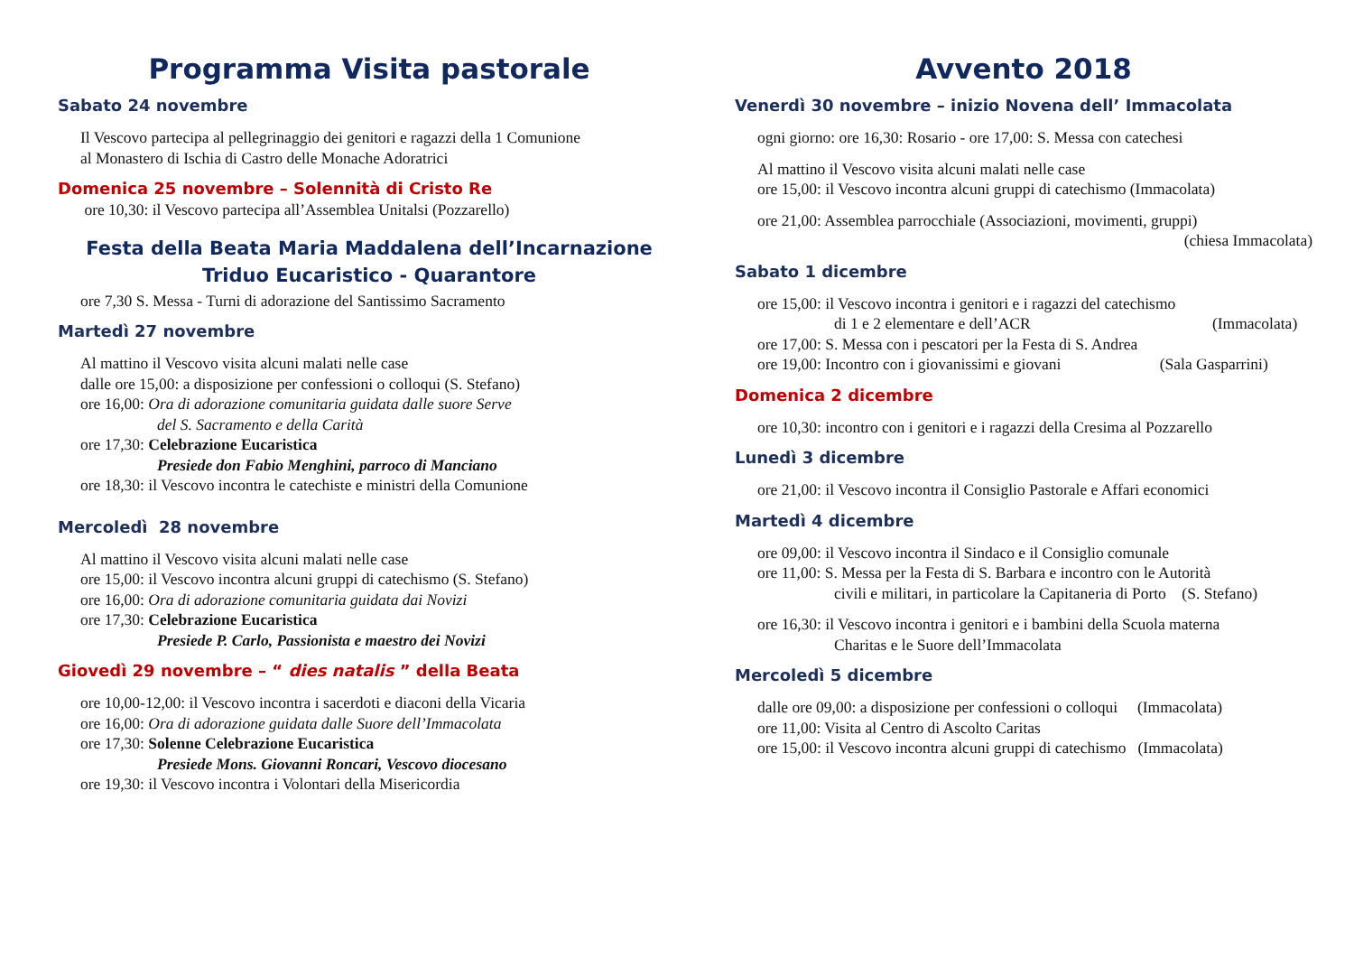Programma Visita pastorale
Sabato 24 novembre
Il Vescovo partecipa al pellegrinaggio dei genitori e ragazzi della 1 Comunione
al Monastero di Ischia di Castro delle Monache Adoratrici
Domenica 25 novembre – Solennità di Cristo Re
ore 10,30: il Vescovo partecipa all’Assemblea Unitalsi (Pozzarello)
Festa della Beata Maria Maddalena dell’Incarnazione
Triduo Eucaristico - Quarantore
ore 7,30 S. Messa - Turni di adorazione del Santissimo Sacramento
Martedì 27 novembre
Al mattino il Vescovo visita alcuni malati nelle case
dalle ore 15,00: a disposizione per confessioni o colloqui (S. Stefano)
ore 16,00: Ora di adorazione comunitaria guidata dalle suore Serve
del S. Sacramento e della Carità
ore 17,30: Celebrazione Eucaristica
Presiede don Fabio Menghini, parroco di Manciano
ore 18,30: il Vescovo incontra le catechiste e ministri della Comunione
Mercoledì 28 novembre
Al mattino il Vescovo visita alcuni malati nelle case
ore 15,00: il Vescovo incontra alcuni gruppi di catechismo (S. Stefano)
ore 16,00: Ora di adorazione comunitaria guidata dai Novizi
ore 17,30: Celebrazione Eucaristica
Presiede P. Carlo, Passionista e maestro dei Novizi
Giovedì 29 novembre – “ dies natalis ” della Beata
ore 10,00-12,00: il Vescovo incontra i sacerdoti e diaconi della Vicaria
ore 16,00: Ora di adorazione guidata dalle Suore dell’Immacolata
ore 17,30: Solenne Celebrazione Eucaristica
Presiede Mons. Giovanni Roncari, Vescovo diocesano
ore 19,30: il Vescovo incontra i Volontari della Misericordia
Avvento 2018
Venerdì 30 novembre – inizio Novena dell’ Immacolata
ogni giorno: ore 16,30: Rosario - ore 17,00: S. Messa con catechesi
Al mattino il Vescovo visita alcuni malati nelle case
ore 15,00: il Vescovo incontra alcuni gruppi di catechismo (Immacolata)
ore 21,00: Assemblea parrocchiale (Associazioni, movimenti, gruppi)
(chiesa Immacolata)
Sabato 1 dicembre
ore 15,00: il Vescovo incontra i genitori e i ragazzi del catechismo
di 1 e 2 elementare e dell’ACR (Immacolata)
ore 17,00: S. Messa con i pescatori per la Festa di S. Andrea
ore 19,00: Incontro con i giovanissimi e giovani (Sala Gasparrini)
Domenica 2 dicembre
ore 10,30: incontro con i genitori e i ragazzi della Cresima al Pozzarello
Lunedì 3 dicembre
ore 21,00: il Vescovo incontra il Consiglio Pastorale e Affari economici
Martedì 4 dicembre
ore 09,00: il Vescovo incontra il Sindaco e il Consiglio comunale
ore 11,00: S. Messa per la Festa di S. Barbara e incontro con le Autorità
civili e militari, in particolare la Capitaneria di Porto (S. Stefano)
ore 16,30: il Vescovo incontra i genitori e i bambini della Scuola materna
Charitas e le Suore dell’Immacolata
Mercoledì 5 dicembre
dalle ore 09,00: a disposizione per confessioni o colloqui (Immacolata)
ore 11,00: Visita al Centro di Ascolto Caritas
ore 15,00: il Vescovo incontra alcuni gruppi di catechismo (Immacolata)